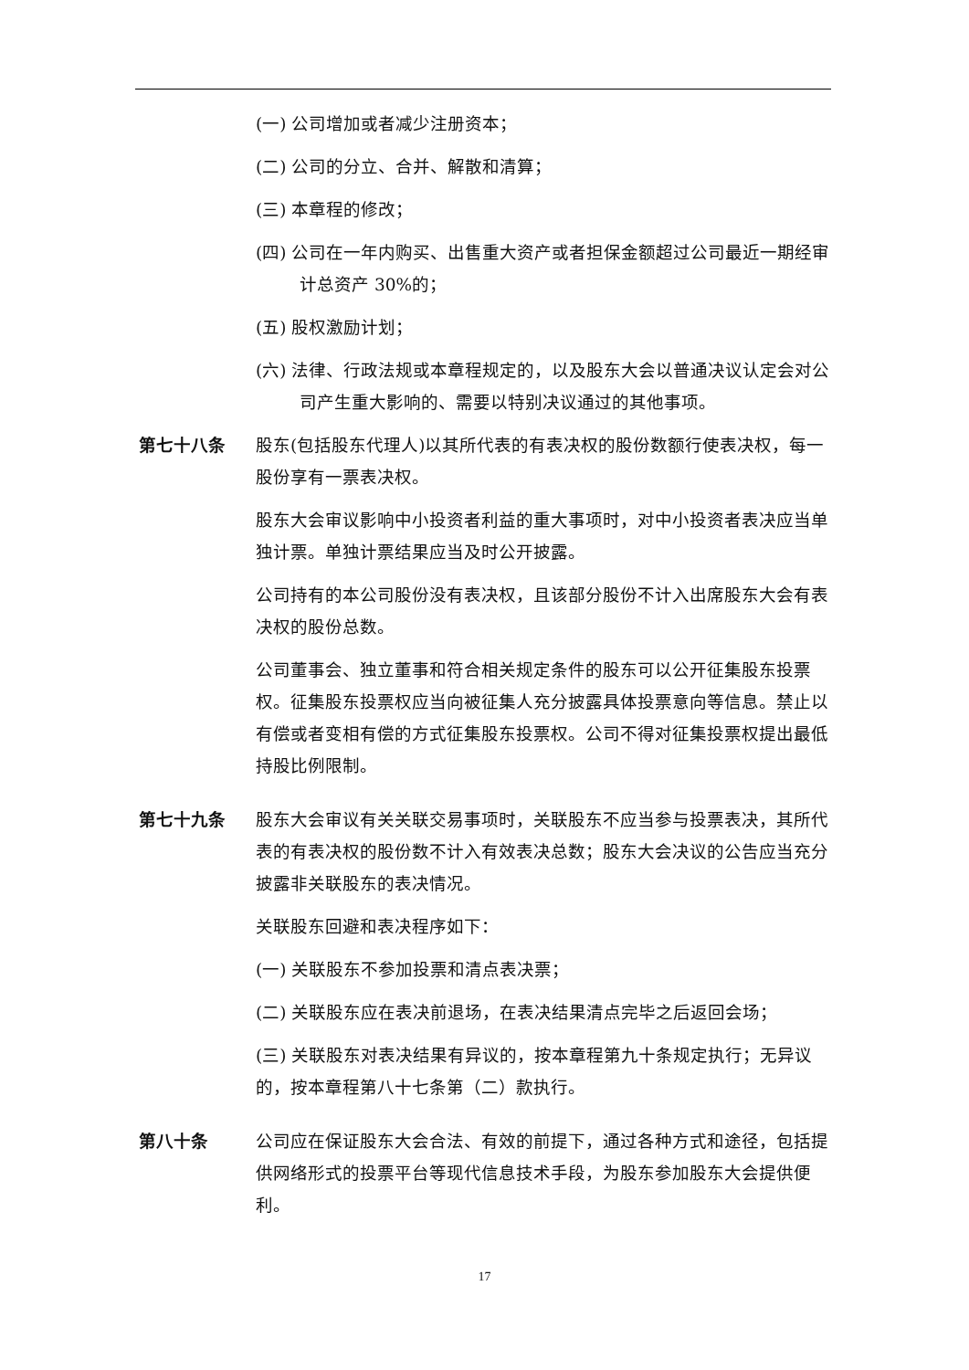(一) 公司增加或者减少注册资本；
(二) 公司的分立、合并、解散和清算；
(三) 本章程的修改；
(四) 公司在一年内购买、出售重大资产或者担保金额超过公司最近一期经审计总资产 30%的；
(五) 股权激励计划；
(六) 法律、行政法规或本章程规定的，以及股东大会以普通决议认定会对公司产生重大影响的、需要以特别决议通过的其他事项。
第七十八条 股东(包括股东代理人)以其所代表的有表决权的股份数额行使表决权，每一股份享有一票表决权。
股东大会审议影响中小投资者利益的重大事项时，对中小投资者表决应当单独计票。单独计票结果应当及时公开披露。
公司持有的本公司股份没有表决权，且该部分股份不计入出席股东大会有表决权的股份总数。
公司董事会、独立董事和符合相关规定条件的股东可以公开征集股东投票权。征集股东投票权应当向被征集人充分披露具体投票意向等信息。禁止以有偿或者变相有偿的方式征集股东投票权。公司不得对征集投票权提出最低持股比例限制。
第七十九条 股东大会审议有关关联交易事项时，关联股东不应当参与投票表决，其所代表的有表决权的股份数不计入有效表决总数；股东大会决议的公告应当充分披露非关联股东的表决情况。
关联股东回避和表决程序如下：
(一) 关联股东不参加投票和清点表决票；
(二) 关联股东应在表决前退场，在表决结果清点完毕之后返回会场；
(三) 关联股东对表决结果有异议的，按本章程第九十条规定执行；无异议的，按本章程第八十七条第（二）款执行。
第八十条 公司应在保证股东大会合法、有效的前提下，通过各种方式和途径，包括提供网络形式的投票平台等现代信息技术手段，为股东参加股东大会提供便利。
17